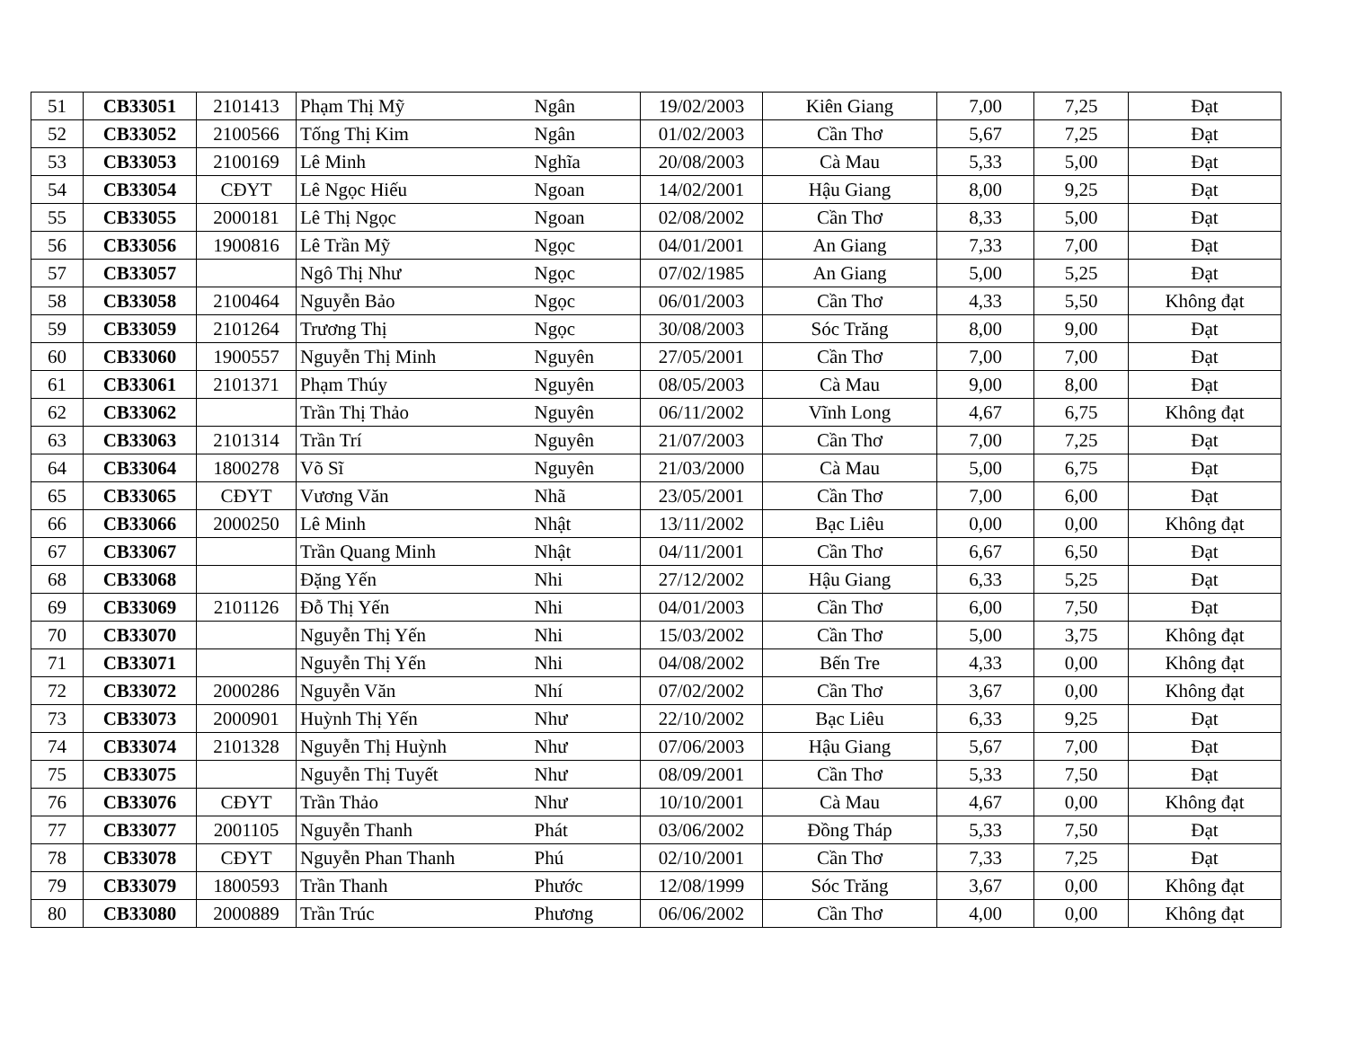| 51 | CB33051 | 2101413 | Phạm Thị Mỹ | Ngân | 19/02/2003 | Kiên Giang | 7,00 | 7,25 | Đạt |
| 52 | CB33052 | 2100566 | Tống Thị Kim | Ngân | 01/02/2003 | Cần Thơ | 5,67 | 7,25 | Đạt |
| 53 | CB33053 | 2100169 | Lê Minh | Nghĩa | 20/08/2003 | Cà Mau | 5,33 | 5,00 | Đạt |
| 54 | CB33054 | CĐYT | Lê Ngọc Hiếu | Ngoan | 14/02/2001 | Hậu Giang | 8,00 | 9,25 | Đạt |
| 55 | CB33055 | 2000181 | Lê Thị Ngọc | Ngoan | 02/08/2002 | Cần Thơ | 8,33 | 5,00 | Đạt |
| 56 | CB33056 | 1900816 | Lê Trần Mỹ | Ngọc | 04/01/2001 | An Giang | 7,33 | 7,00 | Đạt |
| 57 | CB33057 | | Ngô Thị Như | Ngọc | 07/02/1985 | An Giang | 5,00 | 5,25 | Đạt |
| 58 | CB33058 | 2100464 | Nguyễn Bảo | Ngọc | 06/01/2003 | Cần Thơ | 4,33 | 5,50 | Không đạt |
| 59 | CB33059 | 2101264 | Trương Thị | Ngọc | 30/08/2003 | Sóc Trăng | 8,00 | 9,00 | Đạt |
| 60 | CB33060 | 1900557 | Nguyễn Thị Minh | Nguyên | 27/05/2001 | Cần Thơ | 7,00 | 7,00 | Đạt |
| 61 | CB33061 | 2101371 | Phạm Thúy | Nguyên | 08/05/2003 | Cà Mau | 9,00 | 8,00 | Đạt |
| 62 | CB33062 | | Trần Thị Thảo | Nguyên | 06/11/2002 | Vĩnh Long | 4,67 | 6,75 | Không đạt |
| 63 | CB33063 | 2101314 | Trần Trí | Nguyên | 21/07/2003 | Cần Thơ | 7,00 | 7,25 | Đạt |
| 64 | CB33064 | 1800278 | Võ Sĩ | Nguyên | 21/03/2000 | Cà Mau | 5,00 | 6,75 | Đạt |
| 65 | CB33065 | CĐYT | Vương Văn | Nhã | 23/05/2001 | Cần Thơ | 7,00 | 6,00 | Đạt |
| 66 | CB33066 | 2000250 | Lê Minh | Nhật | 13/11/2002 | Bạc Liêu | 0,00 | 0,00 | Không đạt |
| 67 | CB33067 | | Trần Quang Minh | Nhật | 04/11/2001 | Cần Thơ | 6,67 | 6,50 | Đạt |
| 68 | CB33068 | | Đặng Yến | Nhi | 27/12/2002 | Hậu Giang | 6,33 | 5,25 | Đạt |
| 69 | CB33069 | 2101126 | Đỗ Thị Yến | Nhi | 04/01/2003 | Cần Thơ | 6,00 | 7,50 | Đạt |
| 70 | CB33070 | | Nguyễn Thị Yến | Nhi | 15/03/2002 | Cần Thơ | 5,00 | 3,75 | Không đạt |
| 71 | CB33071 | | Nguyễn Thị Yến | Nhi | 04/08/2002 | Bến Tre | 4,33 | 0,00 | Không đạt |
| 72 | CB33072 | 2000286 | Nguyễn Văn | Nhí | 07/02/2002 | Cần Thơ | 3,67 | 0,00 | Không đạt |
| 73 | CB33073 | 2000901 | Huỳnh Thị Yến | Như | 22/10/2002 | Bạc Liêu | 6,33 | 9,25 | Đạt |
| 74 | CB33074 | 2101328 | Nguyễn Thị Huỳnh | Như | 07/06/2003 | Hậu Giang | 5,67 | 7,00 | Đạt |
| 75 | CB33075 | | Nguyễn Thị Tuyết | Như | 08/09/2001 | Cần Thơ | 5,33 | 7,50 | Đạt |
| 76 | CB33076 | CĐYT | Trần Thảo | Như | 10/10/2001 | Cà Mau | 4,67 | 0,00 | Không đạt |
| 77 | CB33077 | 2001105 | Nguyễn Thanh | Phát | 03/06/2002 | Đồng Tháp | 5,33 | 7,50 | Đạt |
| 78 | CB33078 | CĐYT | Nguyễn Phan Thanh | Phú | 02/10/2001 | Cần Thơ | 7,33 | 7,25 | Đạt |
| 79 | CB33079 | 1800593 | Trần Thanh | Phước | 12/08/1999 | Sóc Trăng | 3,67 | 0,00 | Không đạt |
| 80 | CB33080 | 2000889 | Trần Trúc | Phương | 06/06/2002 | Cần Thơ | 4,00 | 0,00 | Không đạt |